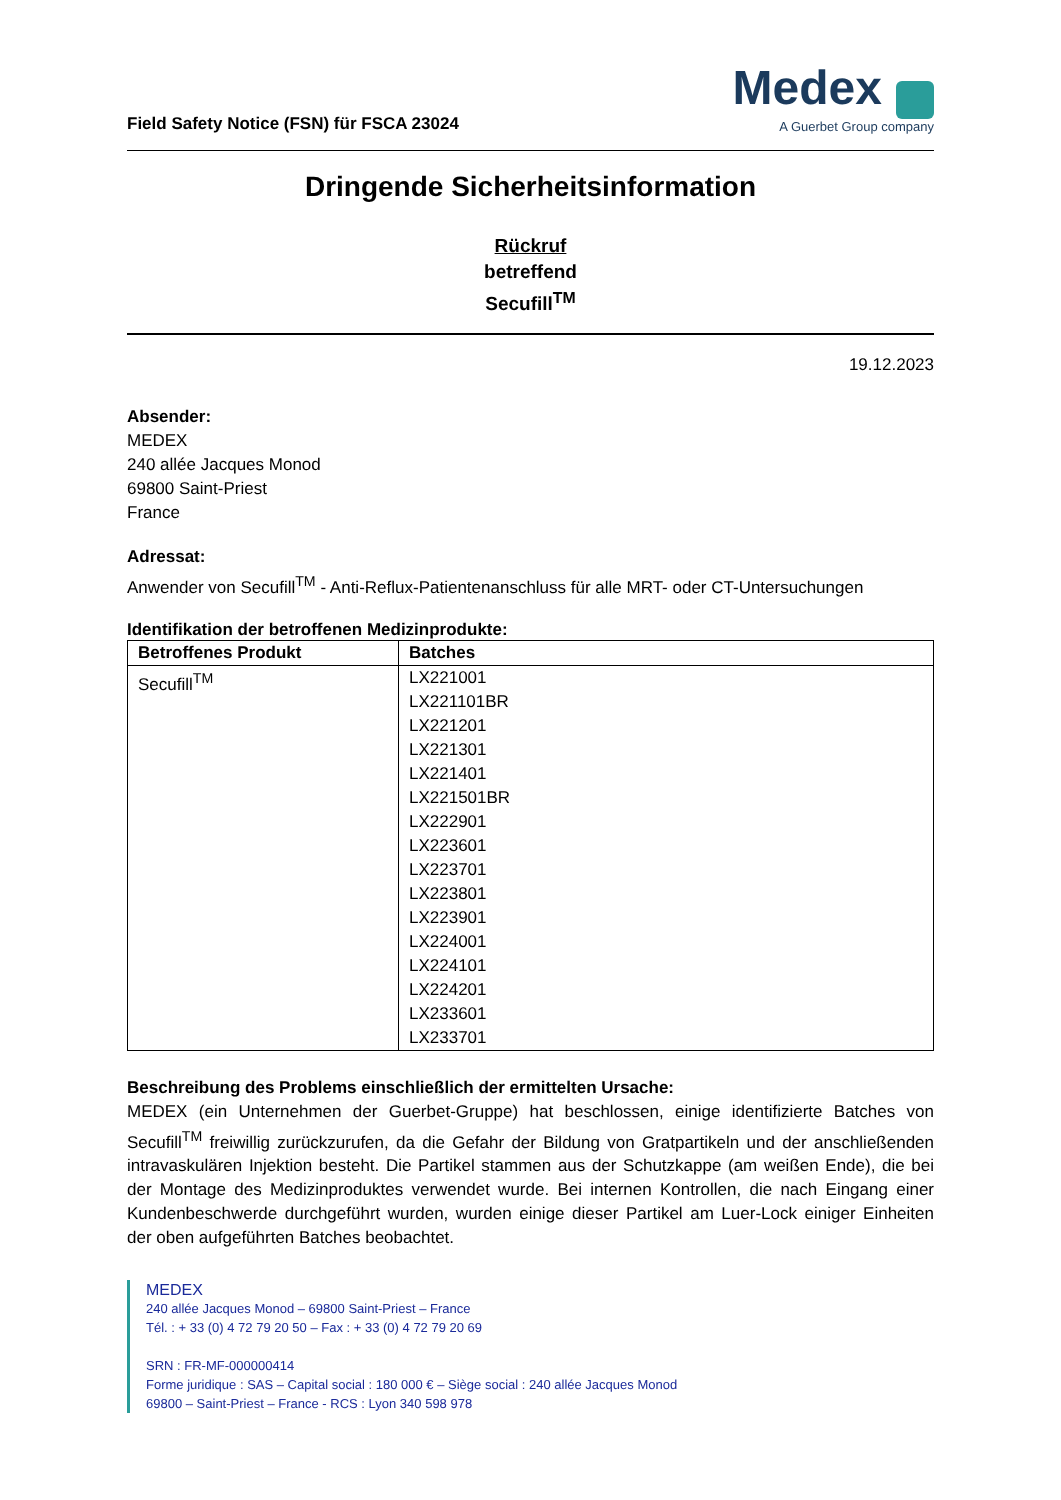Field Safety Notice (FSN) für FSCA 23024
Medex
A Guerbet Group company
Dringende Sicherheitsinformation
Rückruf
betreffend
Secufill<sup>TM</sup>
19.12.2023
Absender:
MEDEX
240 allée Jacques Monod
69800 Saint-Priest
France
Adressat:
Anwender von Secufill<sup>TM</sup> - Anti-Reflux-Patientenanschluss für alle MRT- oder CT-Untersuchungen
Identifikation der betroffenen Medizinprodukte:
| Betroffenes Produkt | Batches |
| --- | --- |
| Secufill<sup>TM</sup> | LX221001 LX221101BR LX221201 LX221301 LX221401 LX221501BR LX222901 LX223601 LX223701 LX223801 LX223901 LX224001 LX224101 LX224201 LX233601 LX233701 |
Beschreibung des Problems einschließlich der ermittelten Ursache:
MEDEX (ein Unternehmen der Guerbet-Gruppe) hat beschlossen, einige identifizierte Batches von Secufill<sup>TM</sup> freiwillig zurückzurufen, da die Gefahr der Bildung von Gratpartikeln und der anschließenden intravaskulären Injektion besteht. Die Partikel stammen aus der Schutzkappe (am weißen Ende), die bei der Montage des Medizinproduktes verwendet wurde. Bei internen Kontrollen, die nach Eingang einer Kundenbeschwerde durchgeführt wurden, wurden einige dieser Partikel am Luer-Lock einiger Einheiten der oben aufgeführten Batches beobachtet.
MEDEX
240 allée Jacques Monod – 69800 Saint-Priest – France
Tél. : + 33 (0) 4 72 79 20 50 – Fax : + 33 (0) 4 72 79 20 69
SRN : FR-MF-000000414
Forme juridique : SAS – Capital social : 180 000 € – Siège social : 240 allée Jacques Monod
69800 – Saint-Priest – France - RCS : Lyon 340 598 978